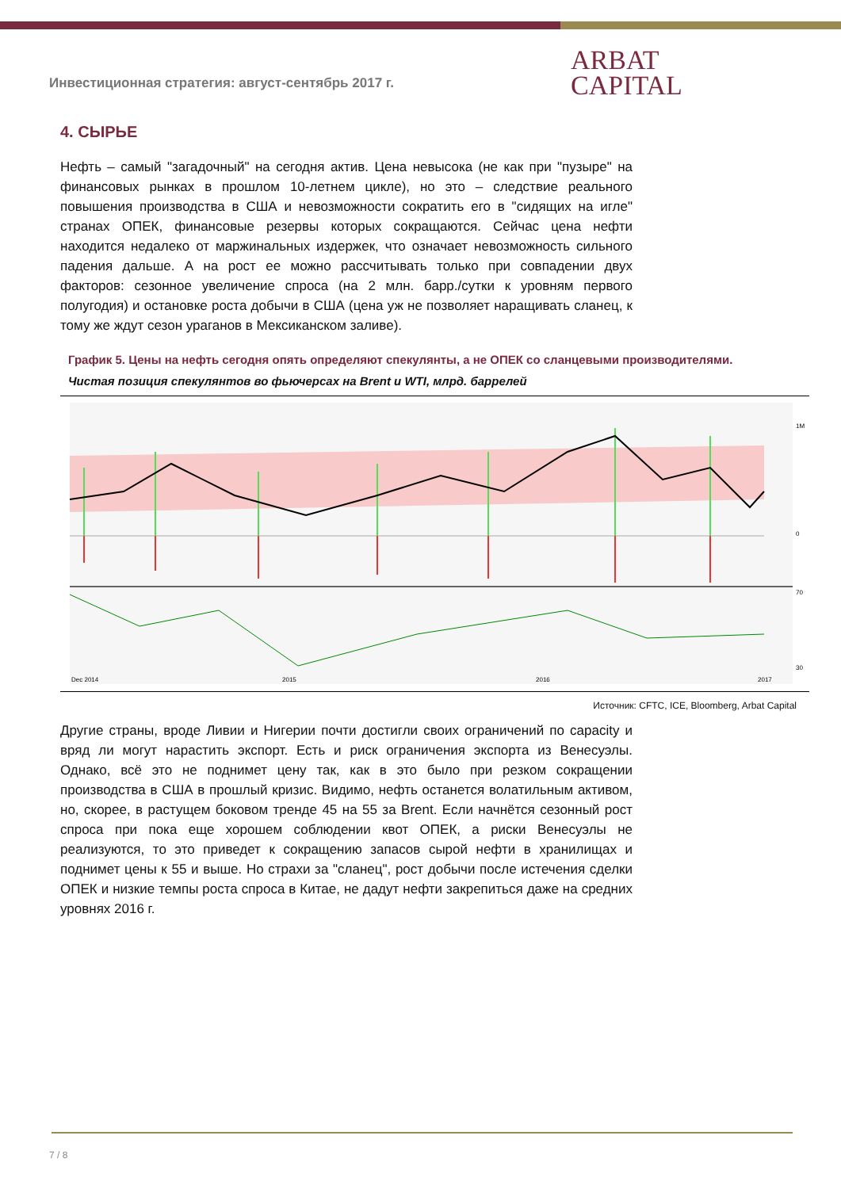ARBAT
CAPITAL
Инвестиционная стратегия: август-сентябрь 2017 г.
4. СЫРЬЕ
Нефть – самый "загадочный" на сегодня актив. Цена невысока (не как при "пузыре" на финансовых рынках в прошлом 10-летнем цикле), но это – следствие реального повышения производства в США и невозможности сократить его в "сидящих на игле" странах ОПЕК, финансовые резервы которых сокращаются. Сейчас цена нефти находится недалеко от маржинальных издержек, что означает невозможность сильного падения дальше. А на рост ее можно рассчитывать только при совпадении двух факторов: сезонное увеличение спроса (на 2 млн. барр./сутки к уровням первого полугодия) и остановке роста добычи в США (цена уж не позволяет наращивать сланец, к тому же ждут сезон ураганов в Мексиканском заливе).
График 5. Цены на нефть сегодня опять определяют спекулянты, а не ОПЕК со сланцевыми производителями.
Чистая позиция спекулянтов во фьючерсах на Brent и WTI, млрд. баррелей
1M
0
70
30
Dec 2014
2015
2016
2017
Источник: CFTC, ICE, Bloomberg, Arbat Capital
Другие страны, вроде Ливии и Нигерии почти достигли своих ограничений по capacity и вряд ли могут нарастить экспорт. Есть и риск ограничения экспорта из Венесуэлы. Однако, всё это не поднимет цену так, как в это было при резком сокращении производства в США в прошлый кризис. Видимо, нефть останется волатильным активом, но, скорее, в растущем боковом тренде 45 на 55 за Brent. Если начнётся сезонный рост спроса при пока еще хорошем соблюдении квот ОПЕК, а риски Венесуэлы не реализуются, то это приведет к сокращению запасов сырой нефти в хранилищах и поднимет цены к 55 и выше. Но страхи за "сланец", рост добычи после истечения сделки ОПЕК и низкие темпы роста спроса в Китае, не дадут нефти закрепиться даже на средних уровнях 2016 г.
7 / 8